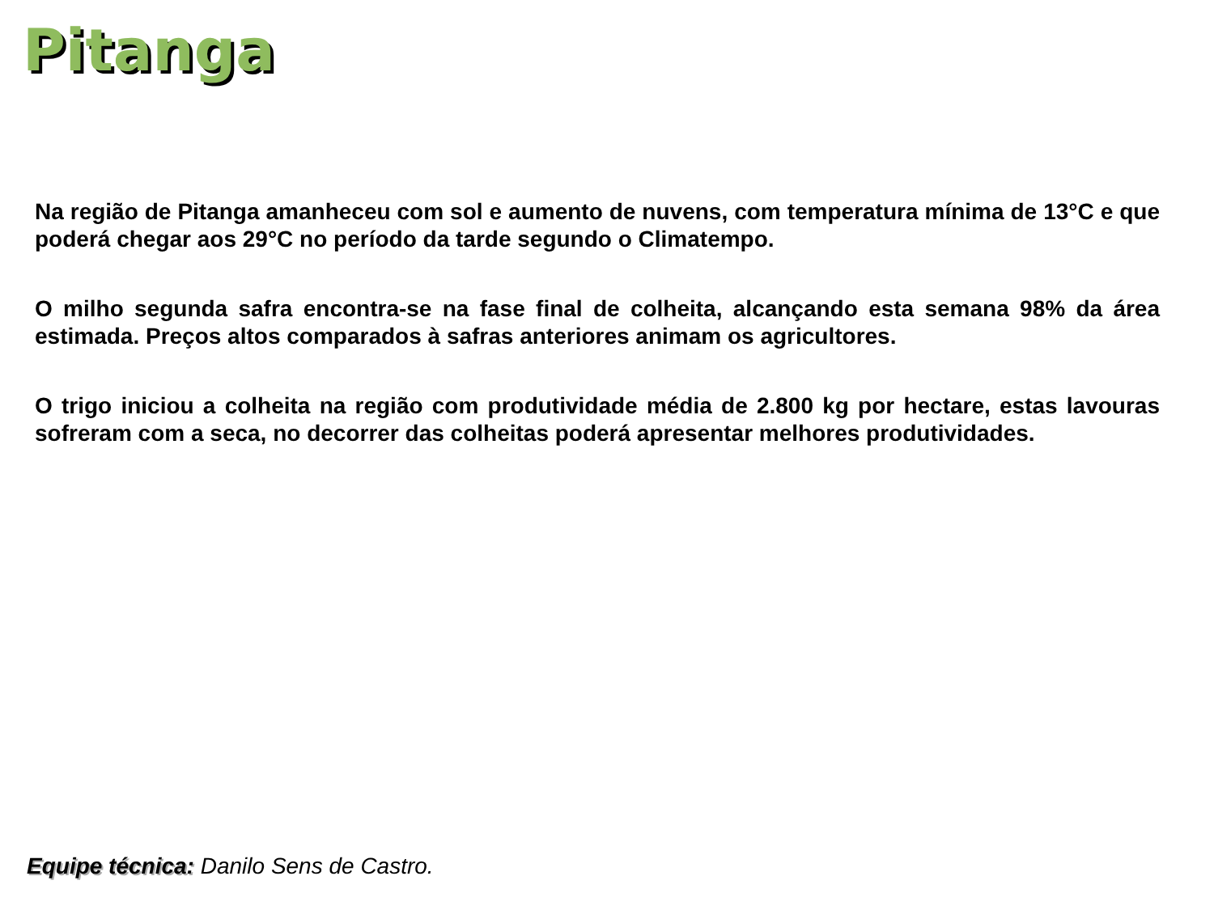Pitanga
Na região de Pitanga amanheceu com sol e aumento de nuvens, com temperatura mínima de 13°C e que poderá chegar aos 29°C no período da tarde segundo o Climatempo.
O milho segunda safra encontra-se na fase final de colheita, alcançando esta semana 98% da área estimada. Preços altos comparados à safras anteriores animam os agricultores.
O trigo iniciou a colheita na região com produtividade média de 2.800 kg por hectare, estas lavouras sofreram com a seca, no decorrer das colheitas poderá apresentar melhores produtividades.
Equipe técnica: Danilo Sens de Castro.